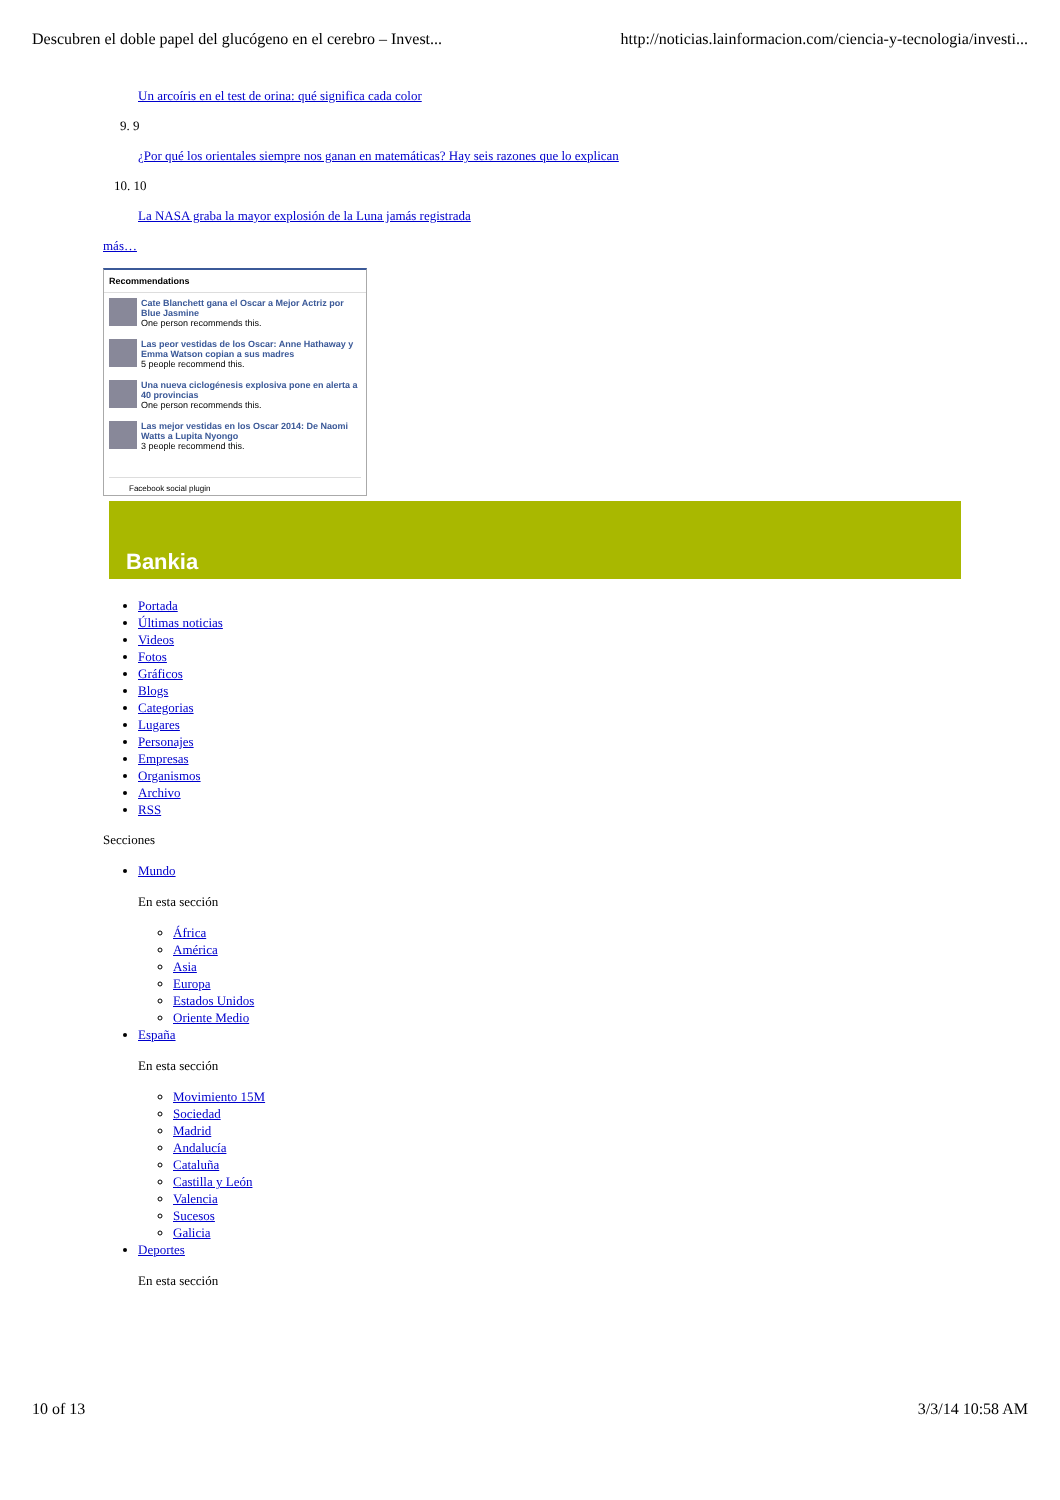Descubren el doble papel del glucógeno en el cerebro – Invest... http://noticias.lainformacion.com/ciencia-y-tecnologia/investi...
Un arcoíris en el test de orina: qué significa cada color
9. 9
¿Por qué los orientales siempre nos ganan en matemáticas? Hay seis razones que lo explican
10. 10
La NASA graba la mayor explosión de la Luna jamás registrada
más…
Recommendations
Cate Blanchett gana el Oscar a Mejor Actriz por Blue Jasmine
One person recommends this.
Las peor vestidas de los Oscar: Anne Hathaway y Emma Watson copian a sus madres
5 people recommend this.
Una nueva ciclogénesis explosiva pone en alerta a 40 provincias
One person recommends this.
Las mejor vestidas en los Oscar 2014: De Naomi Watts a Lupita Nyongo
3 people recommend this.
Facebook social plugin
Bankia
Portada
Últimas noticias
Videos
Fotos
Gráficos
Blogs
Categorias
Lugares
Personajes
Empresas
Organismos
Archivo
RSS
Secciones
Mundo
En esta sección
África
América
Asia
Europa
Estados Unidos
Oriente Medio
España
En esta sección
Movimiento 15M
Sociedad
Madrid
Andalucía
Cataluña
Castilla y León
Valencia
Sucesos
Galicia
Deportes
En esta sección
10 of 13 3/3/14 10:58 AM